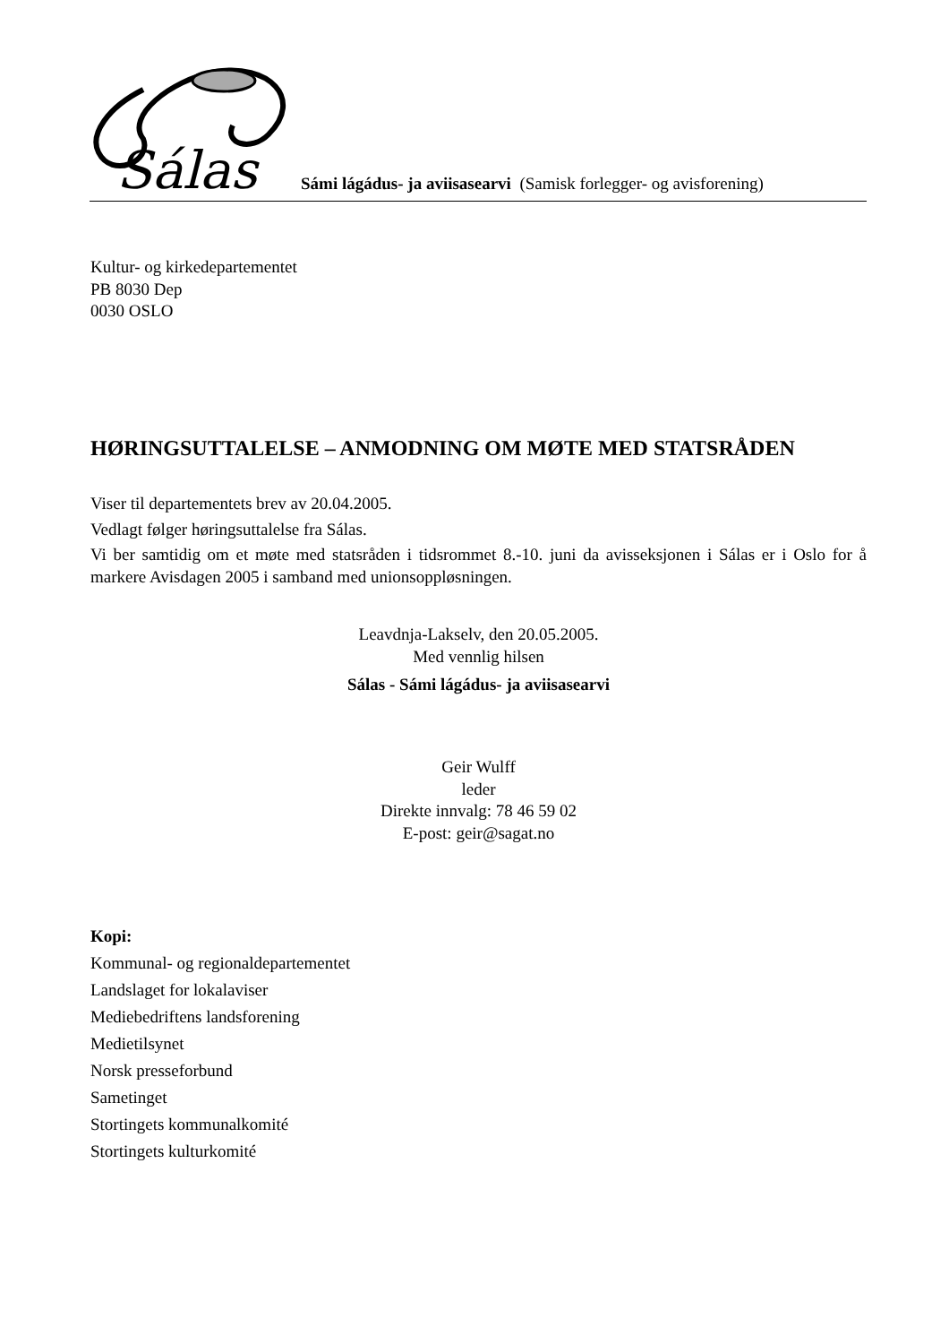Sálas
Sámi lágádus- ja aviisasearvi (Samisk forlegger- og avisforening)
Kultur- og kirkedepartementet
PB 8030 Dep
0030 OSLO
HØRINGSUTTALELSE – ANMODNING OM MØTE MED STATSRÅDEN
Viser til departementets brev av 20.04.2005.
Vedlagt følger høringsuttalelse fra Sálas.
Vi ber samtidig om et møte med statsråden i tidsrommet 8.-10. juni da avisseksjonen i Sálas er i Oslo for å markere Avisdagen 2005 i samband med unionsoppløsningen.
Leavdnja-Lakselv, den 20.05.2005.
Med vennlig hilsen
Sálas - Sámi lágádus- ja aviisasearvi
Geir Wulff
leder
Direkte innvalg: 78 46 59 02
E-post: geir@sagat.no
Kopi:
Kommunal- og regionaldepartementet
Landslaget for lokalaviser
Mediebedriftens landsforening
Medietilsynet
Norsk presseforbund
Sametinget
Stortingets kommunalkomité
Stortingets kulturkomité